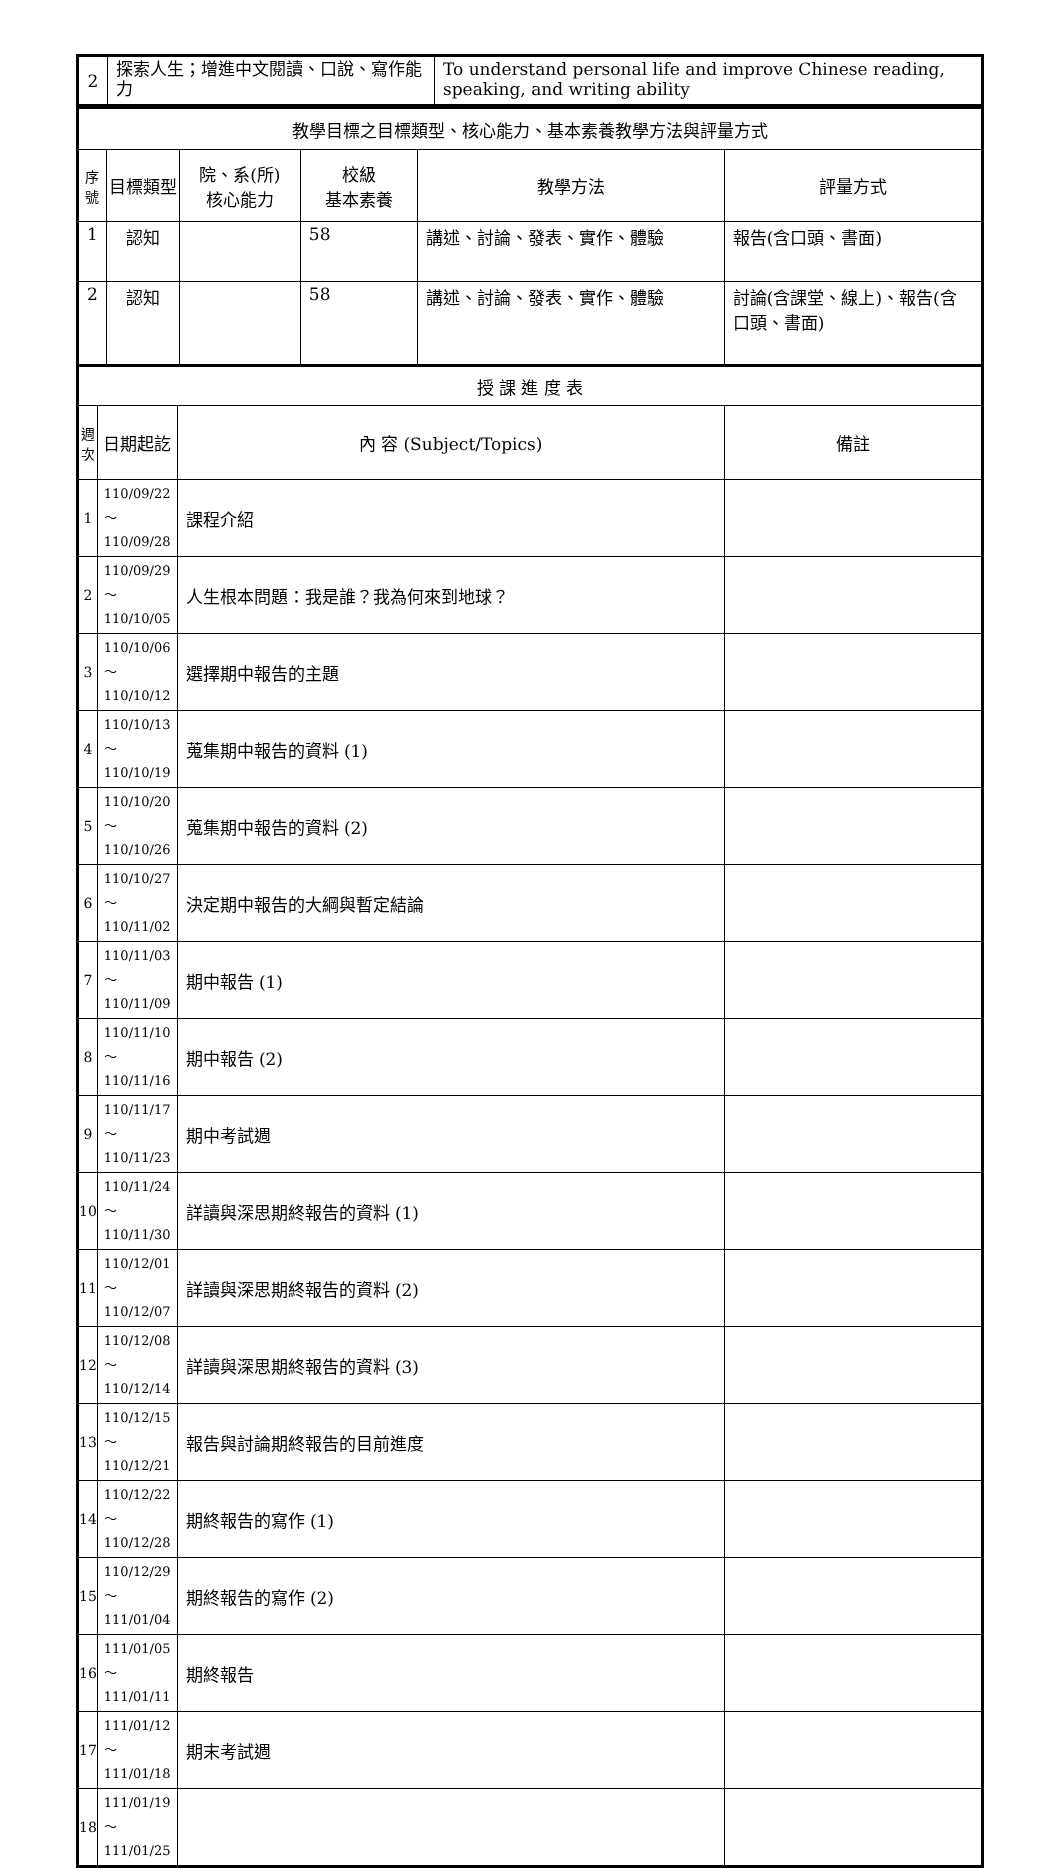| 2 | 探索人生；增進中文閱讀、口說、寫作能力 | To understand personal life and improve Chinese reading, speaking, and writing ability |
| 教學目標之目標類型、核心能力、基本素養教學方法與評量方式 | | | | | |
| 序 號 | 目標類型 | 院、系(所) 核心能力 | 校級 基本素養 | 教學方法 | 評量方式 |
| 1 | 認知 | | 58 | 講述、討論、發表、實作、體驗 | 報告(含口頭、書面) |
| 2 | 認知 | | 58 | 講述、討論、發表、實作、體驗 | 討論(含課堂、線上)、報告(含口頭、書面) |
| 授 課 進 度 表 | | | |
| 週 次 | 日期起訖 | 內 容 (Subject/Topics) | 備註 |
| 1 | 110/09/22～ 110/09/28 | 課程介紹 | |
| 2 | 110/09/29～ 110/10/05 | 人生根本問題：我是誰？我為何來到地球？ | |
| 3 | 110/10/06～ 110/10/12 | 選擇期中報告的主題 | |
| 4 | 110/10/13～ 110/10/19 | 蒐集期中報告的資料 (1) | |
| 5 | 110/10/20～ 110/10/26 | 蒐集期中報告的資料 (2) | |
| 6 | 110/10/27～ 110/11/02 | 決定期中報告的大綱與暫定結論 | |
| 7 | 110/11/03～ 110/11/09 | 期中報告 (1) | |
| 8 | 110/11/10～ 110/11/16 | 期中報告 (2) | |
| 9 | 110/11/17～ 110/11/23 | 期中考試週 | |
| 10 | 110/11/24～ 110/11/30 | 詳讀與深思期終報告的資料 (1) | |
| 11 | 110/12/01～ 110/12/07 | 詳讀與深思期終報告的資料 (2) | |
| 12 | 110/12/08～ 110/12/14 | 詳讀與深思期終報告的資料 (3) | |
| 13 | 110/12/15～ 110/12/21 | 報告與討論期終報告的目前進度 | |
| 14 | 110/12/22～ 110/12/28 | 期終報告的寫作 (1) | |
| 15 | 110/12/29～ 111/01/04 | 期終報告的寫作 (2) | |
| 16 | 111/01/05～ 111/01/11 | 期終報告 | |
| 17 | 111/01/12～ 111/01/18 | 期末考試週 | |
| 18 | 111/01/19～ 111/01/25 | | |